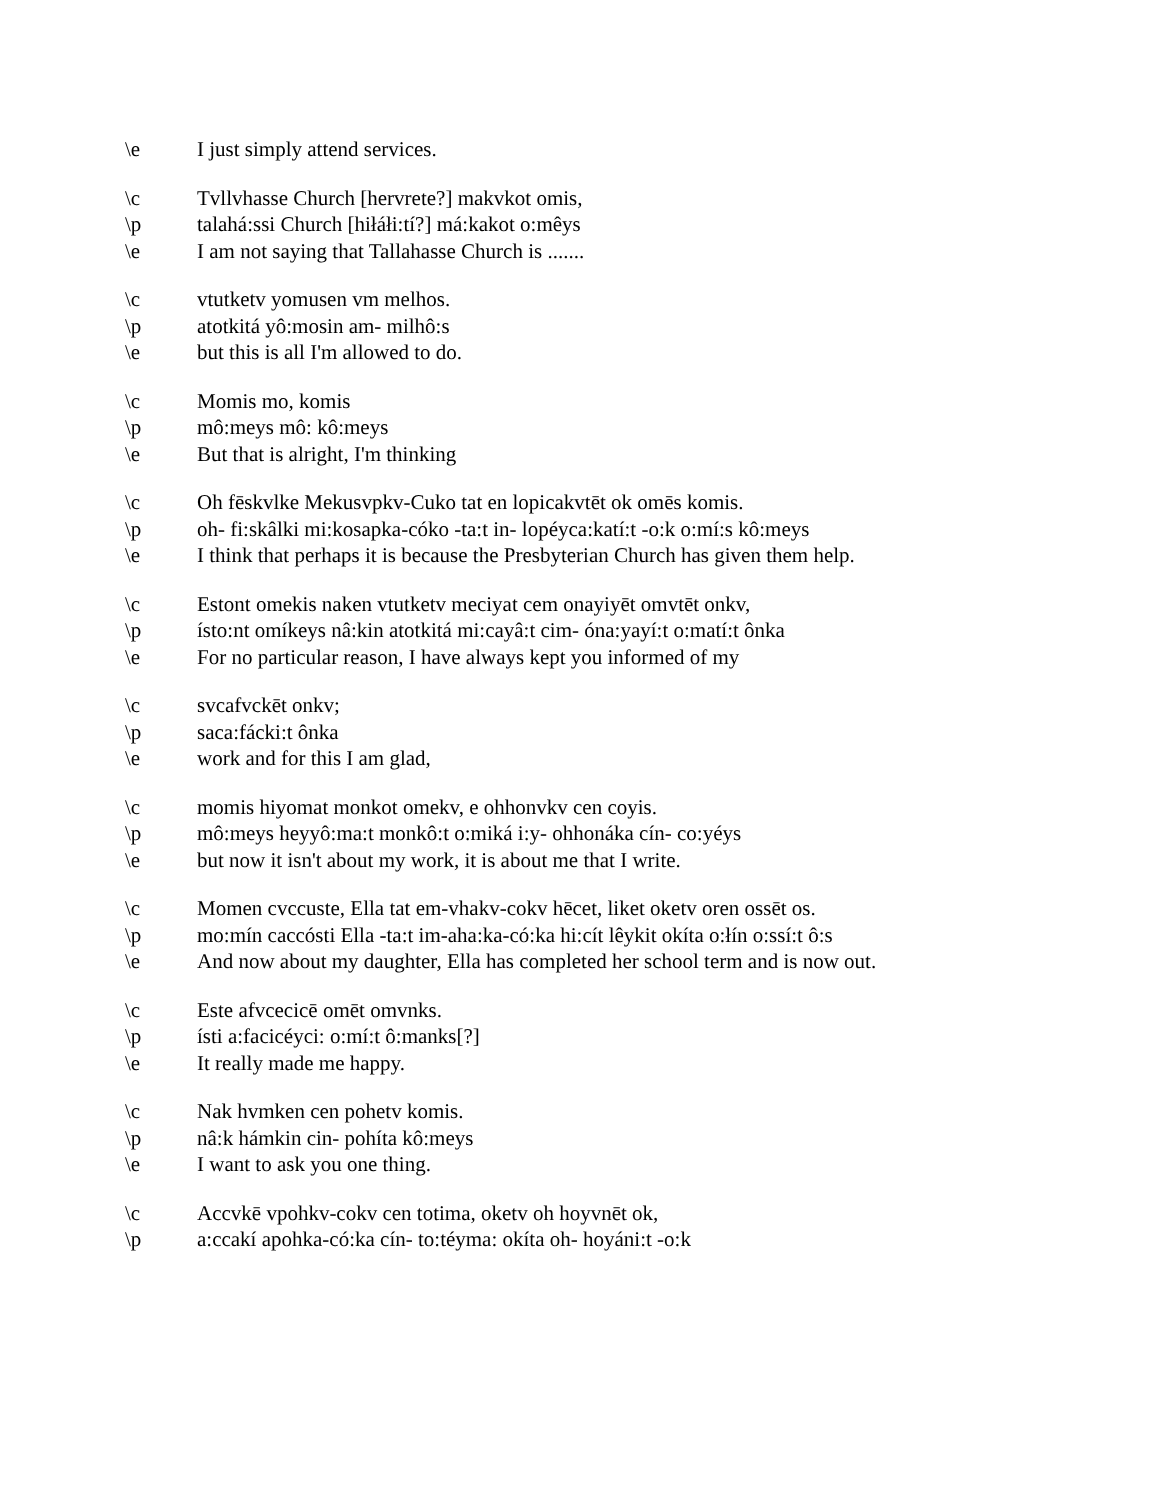\e I just simply attend services.
\c Tvllvhasse Church [hervrete?] makvkot omis,
\p talahá:ssi Church [hiłáłi:tí?] má:kakot o:mêys
\e I am not saying that Tallahasse Church is .......
\c vtutketv yomusen vm melhos.
\p atotkitá yô:mosin am- milhô:s
\e but this is all I'm allowed to do.
\c Momis mo, komis
\p mô:meys mô: kô:meys
\e But that is alright, I'm thinking
\c Oh fēskvlke Mekusvpkv-Cuko tat en lopicakvtēt ok omēs komis.
\p oh- fi:skâlki mi:kosapka-cóko -ta:t in- lopéyca:katí:t -o:k o:mí:s kô:meys
\e I think that perhaps it is because the Presbyterian Church has given them help.
\c Estont omekis naken vtutketv meciyat cem onayiyēt omvtēt onkv,
\p ísto:nt omíkeys nâ:kin atotkitá mi:cayâ:t cim- óna:yayí:t o:matí:t ônka
\e For no particular reason, I have always kept you informed of my
\c svcafvckēt onkv;
\p saca:fácki:t ônka
\e work and for this I am glad,
\c momis hiyomat monkot omekv, e ohhonvkv cen coyis.
\p mô:meys heyyô:ma:t monkô:t o:miká i:y- ohhonáka cín- co:yéys
\e but now it isn't about my work, it is about me that I write.
\c Momen cvccuste, Ella tat em-vhakv-cokv hēcet, liket oketv oren ossēt os.
\p mo:mín caccósti Ella -ta:t im-aha:ka-có:ka hi:cít lêykit okíta o:łín o:ssí:t ô:s
\e And now about my daughter, Ella has completed her school term and is now out.
\c Este afvcecicē omēt omvnks.
\p ísti a:facicéyci: o:mí:t ô:manks[?]
\e It really made me happy.
\c Nak hvmken cen pohetv komis.
\p nâ:k hámkin cin- pohíta kô:meys
\e I want to ask you one thing.
\c Accvkē vpohkv-cokv cen totima, oketv oh hoyvnēt ok,
\p a:ccakí apohka-có:ka cín- to:téyma: okíta oh- hoyáni:t -o:k